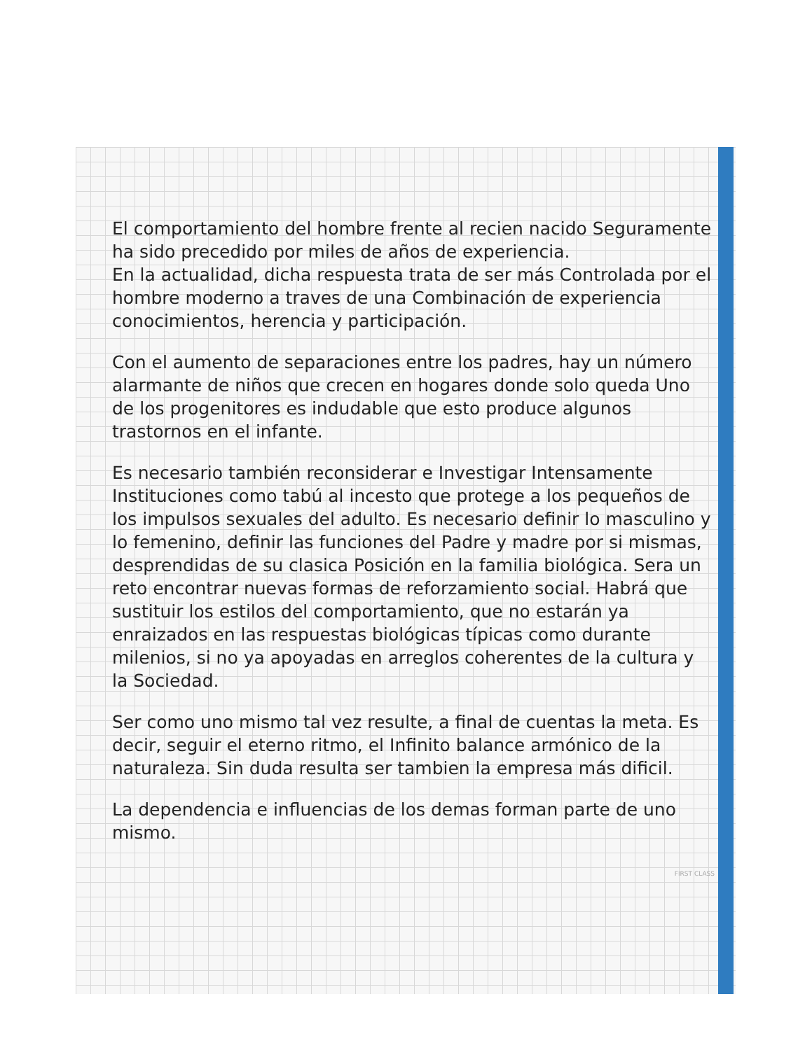El comportamiento del hombre frente al recien nacido Seguramente ha sido precedido por miles de años de experiencia.
En la actualidad, dicha respuesta trata de ser más Controlada por el hombre moderno a traves de una Combinación de experiencia conocimientos, herencia y participación.
Con el aumento de separaciones entre los padres, hay un número alarmante de niños que crecen en hogares donde solo queda Uno de los progenitores es indudable que esto produce algunos trastornos en el infante.
Es necesario también reconsiderar e Investigar Intensamente Instituciones como tabú al incesto que protege a los pequeños de los impulsos sexuales del adulto. Es necesario definir lo masculino y lo femenino, definir las funciones del Padre y madre por si mismas, desprendidas de su clasica Posición en la familia biológica. Sera un reto encontrar nuevas formas de reforzamiento social. Habrá que sustituir los estilos del comportamiento, que no estarán ya enraizados en las respuestas biológicas típicas como durante milenios, si no ya apoyadas en arreglos coherentes de la cultura y la Sociedad.
Ser como uno mismo tal vez resulte, a final de cuentas la meta. Es decir, seguir el eterno ritmo, el Infinito balance armónico de la naturaleza. Sin duda resulta ser tambien la empresa más dificil.
La dependencia e influencias de los demas forman parte de uno mismo.
FIRST CLASS